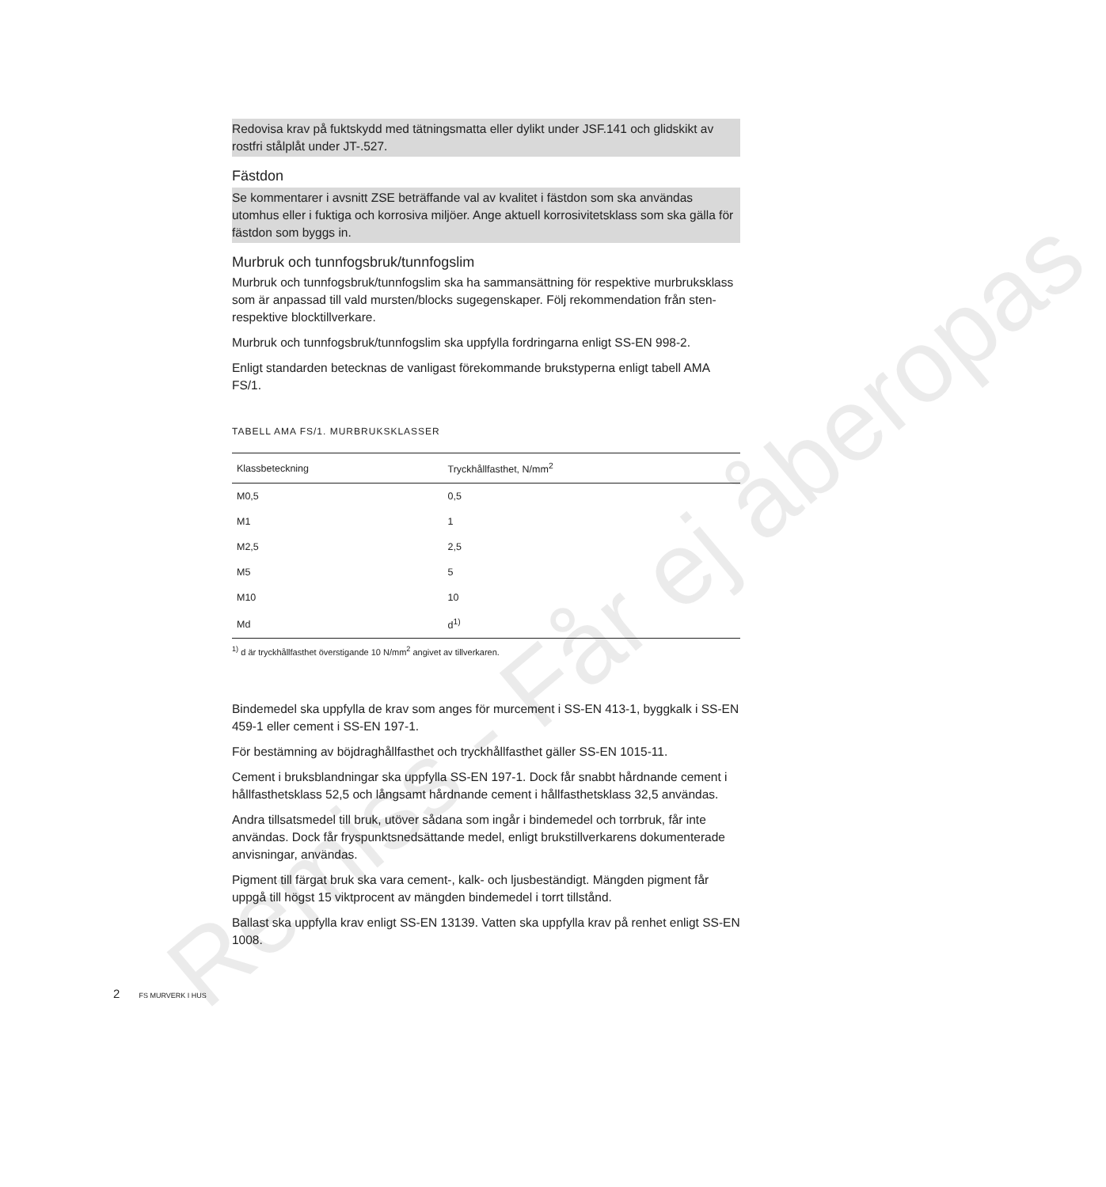Redovisa krav på fuktskydd med tätningsmatta eller dylikt under JSF.141 och glidskikt av rostfri stålplåt under JT-.527.
Fästdon
Se kommentarer i avsnitt ZSE beträffande val av kvalitet i fästdon som ska användas utomhus eller i fuktiga och korrosiva miljöer. Ange aktuell korrosivitetsklass som ska gälla för fästdon som byggs in.
Murbruk och tunnfogsbruk/tunnfogslim
Murbruk och tunnfogsbruk/tunnfogslim ska ha sammansättning för respektive murbruksklass som är anpassad till vald mursten/blocks sugegenskaper. Följ rekommendation från sten- respektive blocktillverkare.
Murbruk och tunnfogsbruk/tunnfogslim ska uppfylla fordringarna enligt SS-EN 998-2.
Enligt standarden betecknas de vanligast förekommande brukstyperna enligt tabell AMA FS/1.
TABELL AMA FS/1. MURBRUKSKLASSER
| Klassbeteckning | Tryckhållfasthet, N/mm<sup>2</sup> |
| --- | --- |
| M0,5 | 0,5 |
| M1 | 1 |
| M2,5 | 2,5 |
| M5 | 5 |
| M10 | 10 |
| Md | d<sup>1)</sup> |
<sup>1)</sup> d är tryckhållfasthet överstigande 10 N/mm<sup>2</sup> angivet av tillverkaren.
Bindemedel ska uppfylla de krav som anges för murcement i SS-EN 413-1, byggkalk i SS-EN 459-1 eller cement i SS-EN 197-1.
För bestämning av böjdraghållfasthet och tryckhållfasthet gäller SS-EN 1015-11.
Cement i bruksblandningar ska uppfylla SS-EN 197-1. Dock får snabbt hårdnande cement i hållfasthetsklass 52,5 och långsamt hårdnande cement i hållfasthetsklass 32,5 användas.
Andra tillsatsmedel till bruk, utöver sådana som ingår i bindemedel och torrbruk, får inte användas. Dock får fryspunktsnedsättande medel, enligt brukstillverkarens dokumenterade anvisningar, användas.
Pigment till färgat bruk ska vara cement-, kalk- och ljusbeständigt. Mängden pigment får uppgå till högst 15 viktprocent av mängden bindemedel i torrt tillstånd.
Ballast ska uppfylla krav enligt SS-EN 13139. Vatten ska uppfylla krav på renhet enligt SS-EN 1008.
2 FS MURVERK I HUS
Remiss - Får ej åberopas